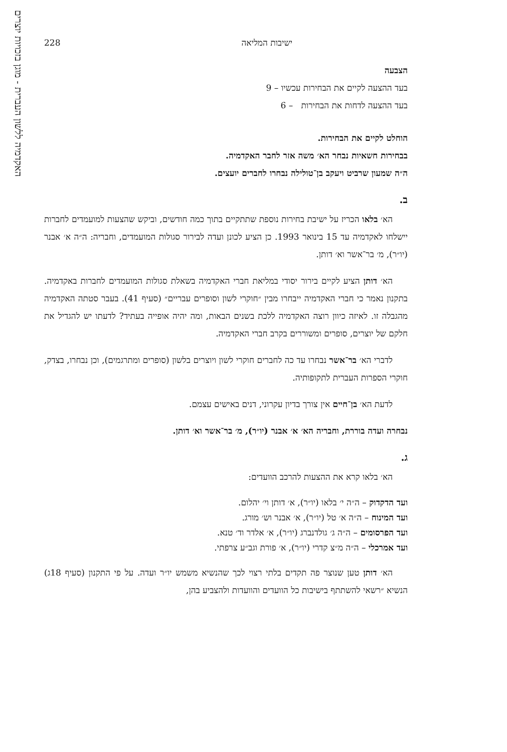האקדמיה ללשון העברית - מוגן בזכויות יוצרים
ישיבות המליאה 228
הצבעה
בעד ההצעה לקיים את הבחירות עכשיו – 9
בעד ההצעה לדחות את הבחירות – 6
הוחלט לקיים את הבחירות.
בבחירות חשאיות נבחר הא׳ משה אזר לחבר האקדמיה.
ה״ה שמעון שרביט ויעקב בן־טולילה נבחרו לחברים יועצים.
ב.
הא׳ בלאו הכריז על ישיבת בחירות נוספת שתתקיים בתוך כמה חודשים, וביקש שהצעות למועמדים לחברות יישלחו לאקדמיה עד 15 בינואר 1993. כן הציע לכונן ועדה לבירור סגולות המועמדים, וחבריה: ה״ה א׳ אבנר (יו״ר), מ׳ בר־אשר וא׳ דותן.
הא׳ דותן הציע לקיים בירור יסודי במליאת חברי האקדמיה בשאלת סגולות המועמדים לחברות באקדמיה. בתקנון נאמר כי חברי האקדמיה ייבחרו מבין ״חוקרי לשון וסופרים עבריים״ (סעיף 41). בעבר סטתה האקדמיה מהגבלה זו. לאיזה כיוון רוצה האקדמיה ללכת בשנים הבאות, ומה יהיה אופייה בעתיד? לדעתו יש להגדיל את חלקם של יוצרים, סופרים ומשוררים בקרב חברי האקדמיה.
לדברי הא׳ בר־אשר נבחרו עד כה לחברים חוקרי לשון ויוצרים בלשון (סופרים ומתרגמים), וכן נבחרו, בצדק, חוקרי הספרות העברית לתקופותיה.
לדעת הא׳ בן־חיים אין צורך בדיון עקרוני, דנים באישים עצמם.
נבחרה ועדה בוררת, וחבריה הא׳ א׳ אבנר (יו״ר), מ׳ בר־אשר וא׳ דותן.
ג.
הא׳ בלאו קרא את ההצעות להרכב הוועדים:
ועד הדקדוק – ה״ה י׳ בלאו (יו״ר), א׳ דותן וי׳ יהלום.
ועד המינוח – ה״ה א׳ טל (יו״ר), א׳ אבנר וש׳ מורג.
ועד הפרסומים – ה״ה ג׳ גולדנברג (יו״ר), א׳ אלדר וד׳ טנא.
ועד אמרכלי – ה״ה מ״צ קדרי (יו״ר), א׳ פורת וגב״ע צרפתי.
הא׳ דותן טען שנוצר פה תקדים בלתי רצוי לכך שהנשיא משמש יו״ר ועדה. על פי התקנון (סעיף 18ג) הנשיא ״רשאי להשתתף בישיבות כל הוועדים והוועדות ולהצביע בהן,